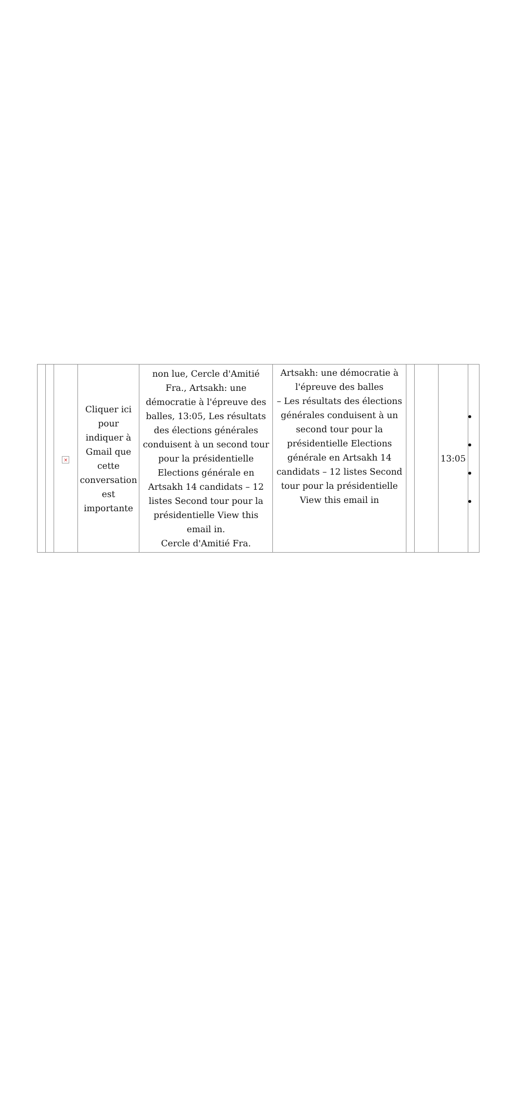| | | × | Cliquer ici pour indiquer à Gmail que cette conversation est importante | non lue, Cercle d'Amitié Fra., Artsakh: une démocratie à l'épreuve des balles, 13:05, Les résultats des élections générales conduisent à un second tour pour la présidentielle Elections générale en Artsakh 14 candidats – 12 listes Second tour pour la présidentielle View this email in. Cercle d'Amitié Fra. | Artsakh: une démocratie à l'épreuve des balles – Les résultats des élections générales conduisent à un second tour pour la présidentielle Elections générale en Artsakh 14 candidats – 12 listes Second tour pour la présidentielle View this email in | | | 13:05 | |